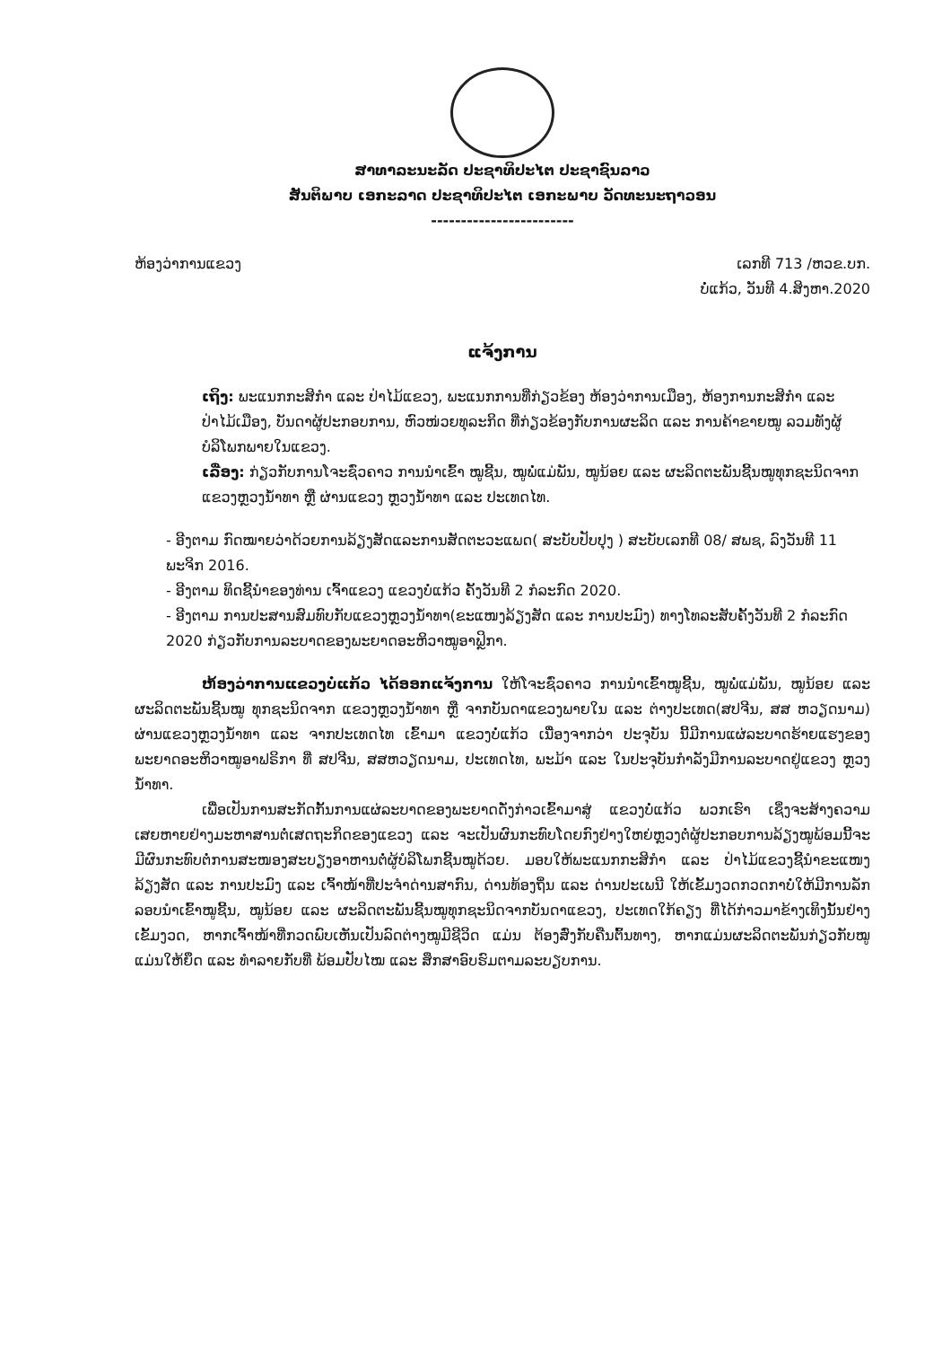ສາທາລະນະລັດ ປະຊາທິປະໄຕ ປະຊາຊົນລາວ
ສັນຕິພາບ ເອກະລາດ ປະຊາທິປະໄຕ ເອກະພາບ ວັດທະນະຖາວອນ
------------------------
ຫ້ອງວ່າການແຂວງ ເລກທີ 713 /ຫວຂ.ບກ.
ບໍ່ແກ້ວ, ວັນທີ 4.ສິງຫາ.2020
ແຈ້ງການ
ເຖິງ: ພະແນກກະສິກຳ ແລະ ປ່າໄມ້ແຂວງ, ພະແນກການທີ່ກ່ຽວຂ້ອງ ຫ້ອງວ່າການເມືອງ, ຫ້ອງການກະສິກຳ ແລະ ປ່າໄມ້ເມືອງ, ບັນດາຜູ້ປະກອບການ, ຫົວໜ່ວຍທຸລະກິດ ທີ່ກ່ຽວຂ້ອງກັບການຜະລິດ ແລະ ການຄ້າຂາຍໝູ ລວມທັງຜູ້ບໍລິໂພກພາຍໃນແຂວງ.
ເລື່ອງ: ກ່ຽວກັບການໂຈະຊົ່ວຄາວ ການນຳເຂົ້າ ໝູຊີ້ນ, ໝູພໍ່ແມ່ພັນ, ໝູນ້ອຍ ແລະ ຜະລິດຕະພັນຊີ້ນໝູທຸກຊະນິດຈາກ ແຂວງຫຼວງນ້ຳທາ ຫຼື ຜ່ານແຂວງ ຫຼວງນ້ຳທາ ແລະ ປະເທດໄທ.
- ອີງຕາມ ກົດໝາຍວ່າດ້ວຍການລ້ຽງສັດແລະການສັດຕະວະແພດ( ສະບັບປັບປຸງ ) ສະບັບເລກທີ 08/ ສພຊ, ລົງວັນທີ 11 ພະຈິກ 2016.
- ອີງຕາມ ທິດຊີ້ນຳຂອງທ່ານ ເຈົ້າແຂວງ ແຂວງບໍ່ແກ້ວ ຄັ້ງວັນທີ 2 ກໍລະກົດ 2020.
- ອີງຕາມ ການປະສານສົມທົບກັບແຂວງຫຼວງນ້ຳທາ(ຂະແໜງລ້ຽງສັດ ແລະ ການປະມົງ) ທາງໂທລະສັບຄັ້ງວັນທີ 2 ກໍລະກົດ 2020 ກ່ຽວກັບການລະບາດຂອງພະຍາດອະຫິວາໝູອາຟຼິກາ.
ຫ້ອງວ່າການແຂວງບໍ່ແກ້ວ ໄດ້ອອກແຈ້ງການ ໃຫ້ໂຈະຊົ່ວຄາວ ການນຳເຂົ້າໝູຊີ້ນ, ໝູພໍ່ແມ່ພັນ, ໝູນ້ອຍ ແລະ ຜະລິດຕະພັນຊີ້ນໝູ ທຸກຊະນິດຈາກ ແຂວງຫຼວງນ້ຳທາ ຫຼື ຈາກບັນດາແຂວງພາຍໃນ ແລະ ຕ່າງປະເທດ(ສປຈີນ, ສສ ຫວຽດນາມ) ຜ່ານແຂວງຫຼວງນ້ຳທາ ແລະ ຈາກປະເທດໄທ ເຂົ້າມາ ແຂວງບໍ່ແກ້ວ ເນື່ອງຈາກວ່າ ປະຈຸບັນ ນີ້ມີການແຜ່ລະບາດຮ້າຍແຮງຂອງພະຍາດອະຫິວາໝູອາຟຣິກາ ທີ່ ສປຈີນ, ສສຫວຽດນາມ, ປະເທດໄທ, ພະມ້າ ແລະ ໃນປະຈຸບັນກຳລັງມີການລະບາດຢູ່ແຂວງ ຫຼວງນ້ຳທາ.
ເພື່ອເປັນການສະກັດກັ້ນການແຜ່ລະບາດຂອງພະຍາດດັ່ງກ່າວເຂົ້າມາສູ່ ແຂວງບໍ່ແກ້ວ ພວກເຮົາ ເຊິ່ງຈະສ້າງຄວາມເສຍຫາຍຢ່າງມະຫາສານຕໍ່ເສດຖະກິດຂອງແຂວງ ແລະ ຈະເປັນຜົນກະທົບໂດຍກົງຢ່າງໃຫຍ່ຫຼວງຕໍ່ຜູ້ປະກອບການລ້ຽງໝູພ້ອມນີ້ຈະມີຜົນກະທົບຕໍ່ການສະໜອງສະບຽງອາຫານຕໍ່ຜູ້ບໍລິໂພກຊີ້ນໝູດ້ວຍ. ມອບໃຫ້ພະແນກກະສິກຳ ແລະ ປ່າໄມ້ແຂວງຊີ້ນຳຂະແໜງລ້ຽງສັດ ແລະ ການປະມົງ ແລະ ເຈົ້າໜ້າທີ່ປະຈຳດ່ານສາກົນ, ດ່ານທ້ອງຖິ່ນ ແລະ ດ່ານປະເພນີ ໃຫ້ເຂັ້ມງວດກວດກາບໍ່ໃຫ້ມີການລັກລອບນຳເຂົ້າໝູຊີ້ນ, ໝູນ້ອຍ ແລະ ຜະລິດຕະພັນຊີ້ນໝູທຸກຊະນິດຈາກບັນດາແຂວງ, ປະເທດໃກ້ຄຽງ ທີ່ໄດ້ກ່າວມາຂ້າງເທິງນັ້ນຢ່າງເຂັ້ມງວດ, ຫາກເຈົ້າໜ້າທີ່ກວດພົບເຫັນເປັນລົດຕ່າງໝູມີຊີວິດ ແມ່ນ ຕ້ອງສົ່ງກັບຄືນຕົ້ນທາງ, ຫາກແມ່ນຜະລິດຕະພັນກ່ຽວກັບໝູ ແມ່ນໃຫ້ຍຶດ ແລະ ທຳລາຍກັບທີ່ ພ້ອມປັບໄໝ ແລະ ສຶກສາອົບຮົມຕາມລະບຽບການ.